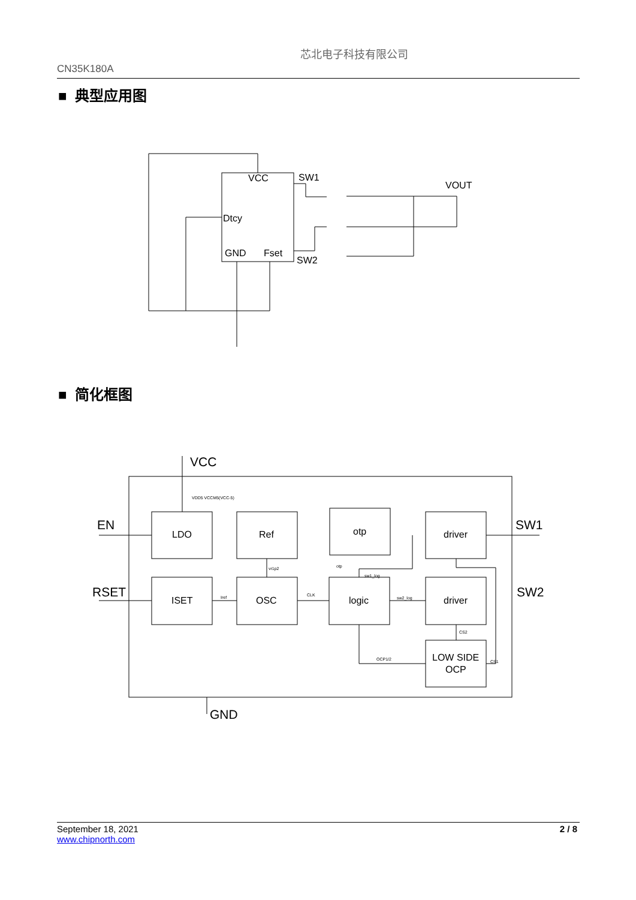CN35K180A
芯北电子科技有限公司
■ 典型应用图
■ 简化框图
VCC
SW1
Dtcy
GND
Fset
SW2
VOUT
LDO
Ref
otp
driver
ISET
OSC
logic
driver
LOW SIDE
OCP
VCC
EN
RSET
SW1
SW2
GND
VDD5 VCCM5(VCC-5)
vr1p2
otp
sw1_log
Iref
CLK
sw2_log
CS2
OCP1/2
CS1
September 18, 2021
www.chipnorth.com
2 / 8